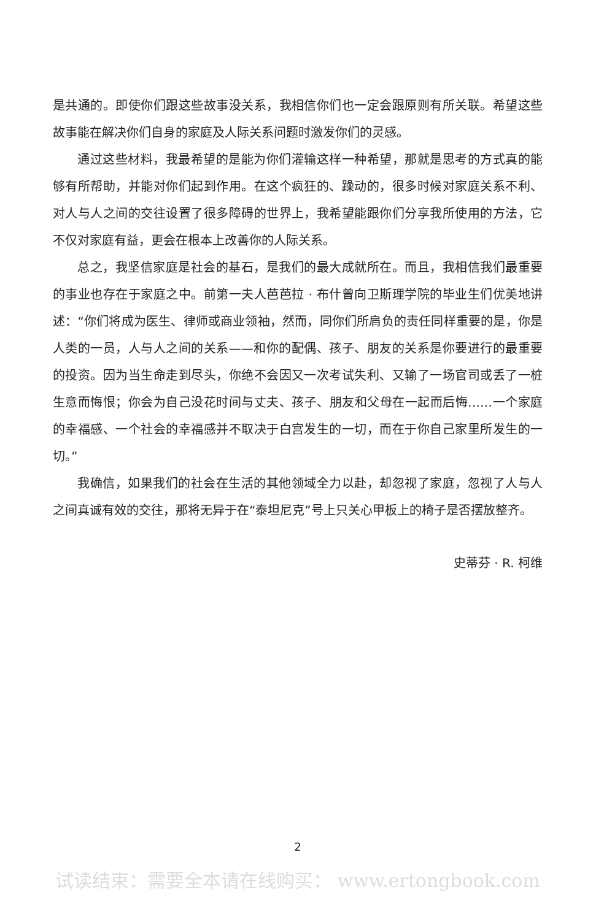是共通的。即使你们跟这些故事没关系，我相信你们也一定会跟原则有所关联。希望这些故事能在解决你们自身的家庭及人际关系问题时激发你们的灵感。
通过这些材料，我最希望的是能为你们灌输这样一种希望，那就是思考的方式真的能够有所帮助，并能对你们起到作用。在这个疯狂的、躁动的，很多时候对家庭关系不利、对人与人之间的交往设置了很多障碍的世界上，我希望能跟你们分享我所使用的方法，它不仅对家庭有益，更会在根本上改善你的人际关系。
总之，我坚信家庭是社会的基石，是我们的最大成就所在。而且，我相信我们最重要的事业也存在于家庭之中。前第一夫人芭芭拉 · 布什曾向卫斯理学院的毕业生们优美地讲述：“你们将成为医生、律师或商业领袖，然而，同你们所肩负的责任同样重要的是，你是人类的一员，人与人之间的关系——和你的配偶、孩子、朋友的关系是你要进行的最重要的投资。因为当生命走到尽头，你绝不会因又一次考试失利、又输了一场官司或丢了一桩生意而悔恨；你会为自己没花时间与丈夫、孩子、朋友和父母在一起而后悔……一个家庭的幸福感、一个社会的幸福感并不取决于白宫发生的一切，而在于你自己家里所发生的一切。”
我确信，如果我们的社会在生活的其他领域全力以赴，却忽视了家庭，忽视了人与人之间真诚有效的交往，那将无异于在“泰坦尼克”号上只关心甲板上的椅子是否摆放整齐。
史蒂芬 · R. 柯维
2
试读结束：需要全本请在线购买： www.ertongbook.com